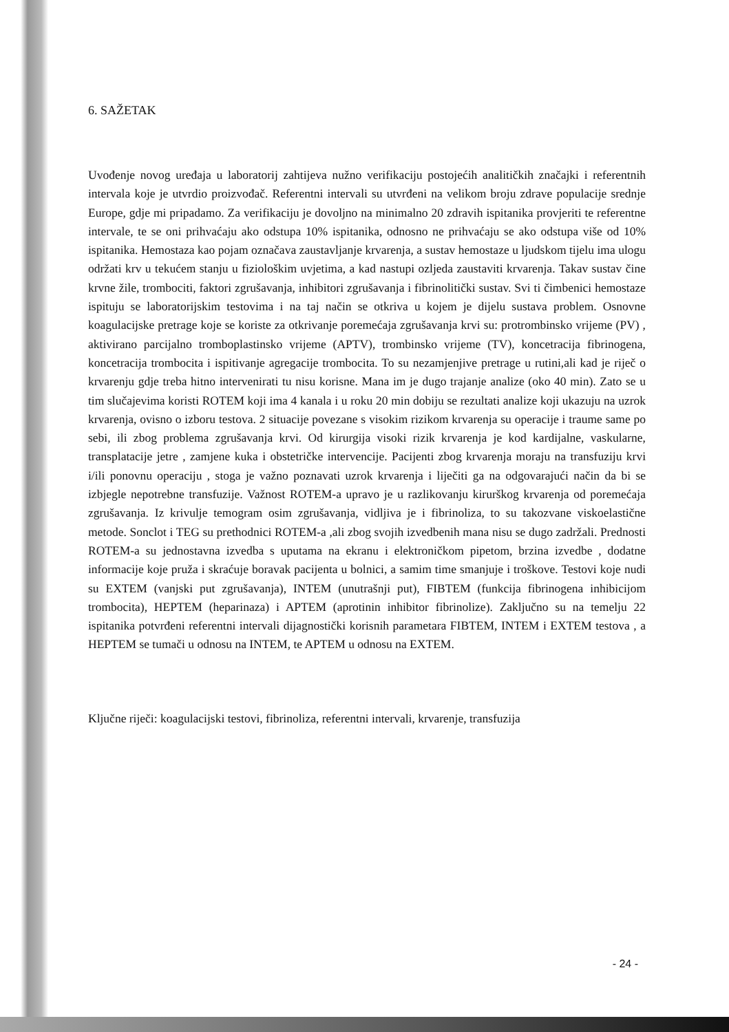6. SAŽETAK
Uvođenje novog uređaja u laboratorij zahtijeva nužno verifikaciju postojećih analitičkih značajki i referentnih intervala koje je utvrdio proizvođač. Referentni intervali su utvrđeni na velikom broju zdrave populacije srednje Europe, gdje mi pripadamo. Za verifikaciju je dovoljno na minimalno 20 zdravih ispitanika provjeriti te referentne intervale, te se oni prihvaćaju ako odstupa 10% ispitanika, odnosno ne prihvaćaju se ako odstupa više od 10% ispitanika. Hemostaza kao pojam označava zaustavljanje krvarenja, a sustav hemostaze u ljudskom tijelu ima ulogu održati krv u tekućem stanju u fiziološkim uvjetima, a kad nastupi ozljeda zaustaviti krvarenja. Takav sustav čine krvne žile, trombociti, faktori zgrušavanja, inhibitori zgrušavanja i fibrinolitički sustav. Svi ti čimbenici hemostaze ispituju se laboratorijskim testovima i na taj način se otkriva u kojem je dijelu sustava problem. Osnovne koagulacijske pretrage koje se koriste za otkrivanje poremećaja zgrušavanja krvi su: protrombinsko vrijeme (PV) , aktivirano parcijalno tromboplastinsko vrijeme (APTV), trombinsko vrijeme (TV), koncetracija fibrinogena, koncetracija trombocita i ispitivanje agregacije trombocita. To su nezamjenjive pretrage u rutini,ali kad je riječ o krvarenju gdje treba hitno intervenirati tu nisu korisne. Mana im je dugo trajanje analize (oko 40 min). Zato se u tim slučajevima koristi ROTEM koji ima 4 kanala i u roku 20 min dobiju se rezultati analize koji ukazuju na uzrok krvarenja, ovisno o izboru testova. 2 situacije povezane s visokim rizikom krvarenja su operacije i traume same po sebi, ili zbog problema zgrušavanja krvi. Od kirurgija visoki rizik krvarenja je kod kardijalne, vaskularne, transplatacije jetre , zamjene kuka i obstetričke intervencije. Pacijenti zbog krvarenja moraju na transfuziju krvi i/ili ponovnu operaciju , stoga je važno poznavati uzrok krvarenja i liječiti ga na odgovarajući način da bi se izbjegle nepotrebne transfuzije. Važnost ROTEM-a upravo je u razlikovanju kirurškog krvarenja od poremećaja zgrušavanja. Iz krivulje temogram osim zgrušavanja, vidljiva je i fibrinoliza, to su takozvane viskoelastične metode. Sonclot i TEG su prethodnici ROTEM-a ,ali zbog svojih izvedbenih mana nisu se dugo zadržali. Prednosti ROTEM-a su jednostavna izvedba s uputama na ekranu i elektroničkom pipetom, brzina izvedbe , dodatne informacije koje pruža i skraćuje boravak pacijenta u bolnici, a samim time smanjuje i troškove. Testovi koje nudi su EXTEM (vanjski put zgrušavanja), INTEM (unutrašnji put), FIBTEM (funkcija fibrinogena inhibicijom trombocita), HEPTEM (heparinaza) i APTEM (aprotinin inhibitor fibrinolize). Zaključno su na temelju 22 ispitanika potvrđeni referentni intervali dijagnostički korisnih parametara FIBTEM, INTEM i EXTEM testova , a HEPTEM se tumači u odnosu na INTEM, te APTEM u odnosu na EXTEM.
Ključne riječi: koagulacijski testovi, fibrinoliza, referentni intervali, krvarenje, transfuzija
- 24 -